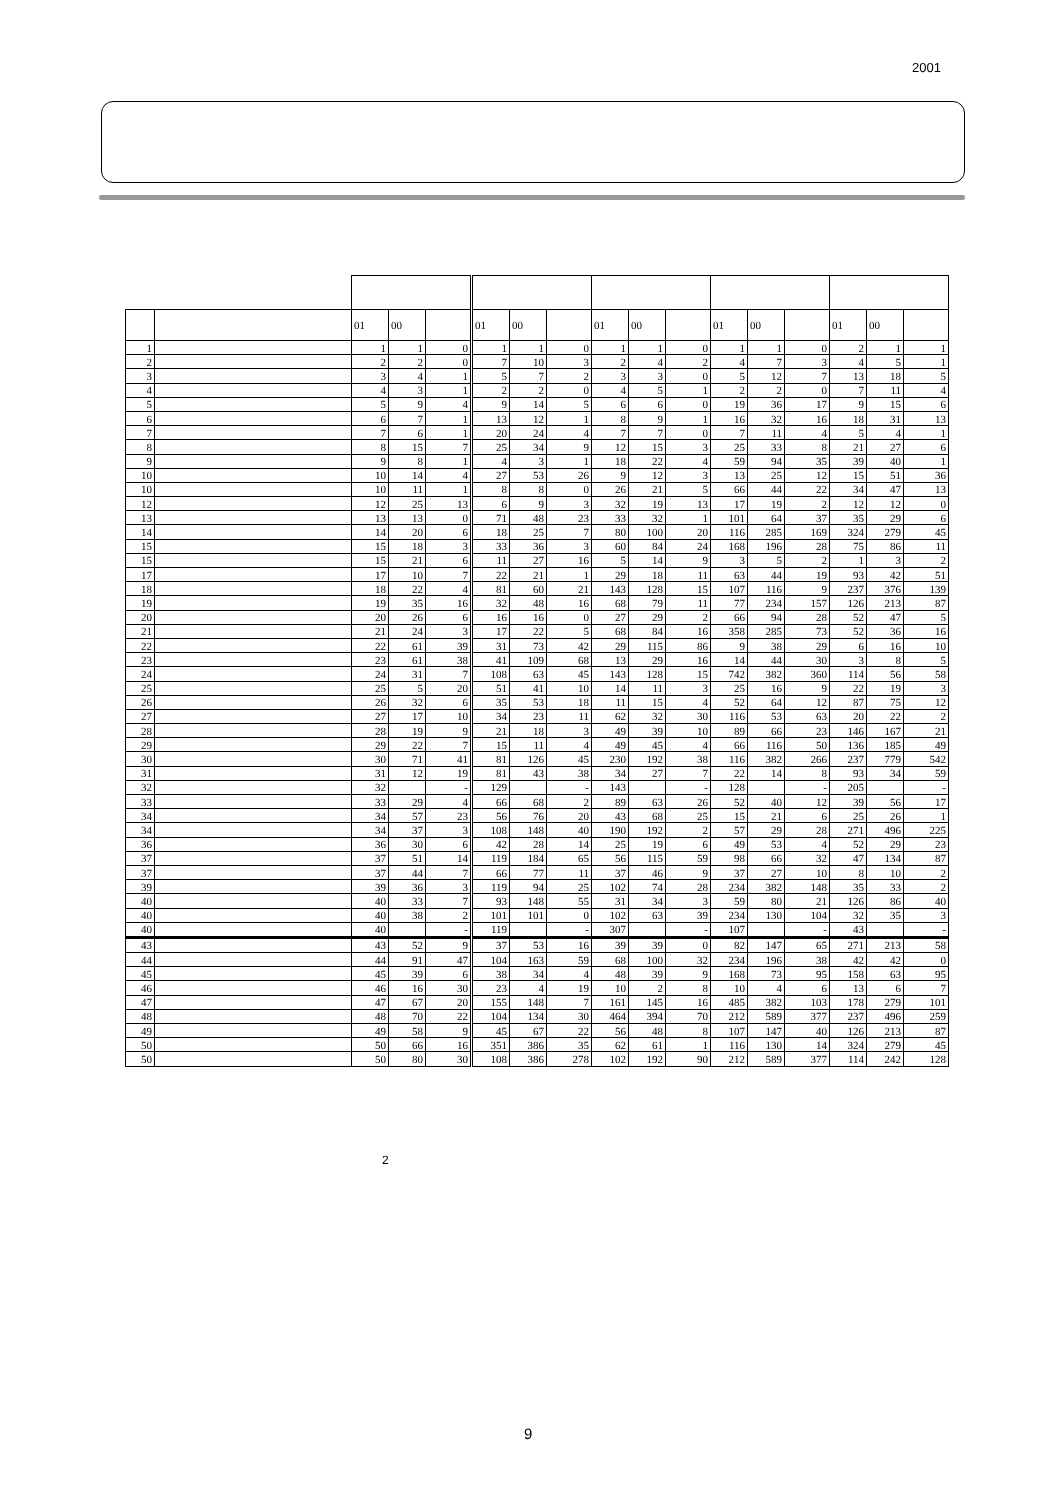2001
| | | 01 | 00 | | 01 | 00 | | 01 | 00 | | 01 | 00 | | 01 | 00 | |
| --- | --- | --- | --- | --- | --- | --- | --- | --- | --- | --- | --- | --- | --- | --- | --- | --- |
| 1 | | 1 | 1 | 0 | 1 | 1 | 0 | 1 | 1 | 0 | 1 | 1 | 0 | 2 | 1 | 1 |
| 2 | | 2 | 2 | 0 | 7 | 10 | 3 | 2 | 4 | 2 | 4 | 7 | 3 | 4 | 5 | 1 |
| 3 | | 3 | 4 | 1 | 5 | 7 | 2 | 3 | 3 | 0 | 5 | 12 | 7 | 13 | 18 | 5 |
| 4 | | 4 | 3 | 1 | 2 | 2 | 0 | 4 | 5 | 1 | 2 | 2 | 0 | 7 | 11 | 4 |
| 5 | | 5 | 9 | 4 | 9 | 14 | 5 | 6 | 6 | 0 | 19 | 36 | 17 | 9 | 15 | 6 |
| 6 | | 6 | 7 | 1 | 13 | 12 | 1 | 8 | 9 | 1 | 16 | 32 | 16 | 18 | 31 | 13 |
| 7 | | 7 | 6 | 1 | 20 | 24 | 4 | 7 | 7 | 0 | 7 | 11 | 4 | 5 | 4 | 1 |
| 8 | | 8 | 15 | 7 | 25 | 34 | 9 | 12 | 15 | 3 | 25 | 33 | 8 | 21 | 27 | 6 |
| 9 | | 9 | 8 | 1 | 4 | 3 | 1 | 18 | 22 | 4 | 59 | 94 | 35 | 39 | 40 | 1 |
| 10 | | 10 | 14 | 4 | 27 | 53 | 26 | 9 | 12 | 3 | 13 | 25 | 12 | 15 | 51 | 36 |
| 10 | | 10 | 11 | 1 | 8 | 8 | 0 | 26 | 21 | 5 | 66 | 44 | 22 | 34 | 47 | 13 |
| 12 | | 12 | 25 | 13 | 6 | 9 | 3 | 32 | 19 | 13 | 17 | 19 | 2 | 12 | 12 | 0 |
| 13 | | 13 | 13 | 0 | 71 | 48 | 23 | 33 | 32 | 1 | 101 | 64 | 37 | 35 | 29 | 6 |
| 14 | | 14 | 20 | 6 | 18 | 25 | 7 | 80 | 100 | 20 | 116 | 285 | 169 | 324 | 279 | 45 |
| 15 | | 15 | 18 | 3 | 33 | 36 | 3 | 60 | 84 | 24 | 168 | 196 | 28 | 75 | 86 | 11 |
| 15 | | 15 | 21 | 6 | 11 | 27 | 16 | 5 | 14 | 9 | 3 | 5 | 2 | 1 | 3 | 2 |
| 17 | | 17 | 10 | 7 | 22 | 21 | 1 | 29 | 18 | 11 | 63 | 44 | 19 | 93 | 42 | 51 |
| 18 | | 18 | 22 | 4 | 81 | 60 | 21 | 143 | 128 | 15 | 107 | 116 | 9 | 237 | 376 | 139 |
| 19 | | 19 | 35 | 16 | 32 | 48 | 16 | 68 | 79 | 11 | 77 | 234 | 157 | 126 | 213 | 87 |
| 20 | | 20 | 26 | 6 | 16 | 16 | 0 | 27 | 29 | 2 | 66 | 94 | 28 | 52 | 47 | 5 |
| 21 | | 21 | 24 | 3 | 17 | 22 | 5 | 68 | 84 | 16 | 358 | 285 | 73 | 52 | 36 | 16 |
| 22 | | 22 | 61 | 39 | 31 | 73 | 42 | 29 | 115 | 86 | 9 | 38 | 29 | 6 | 16 | 10 |
| 23 | | 23 | 61 | 38 | 41 | 109 | 68 | 13 | 29 | 16 | 14 | 44 | 30 | 3 | 8 | 5 |
| 24 | | 24 | 31 | 7 | 108 | 63 | 45 | 143 | 128 | 15 | 742 | 382 | 360 | 114 | 56 | 58 |
| 25 | | 25 | 5 | 20 | 51 | 41 | 10 | 14 | 11 | 3 | 25 | 16 | 9 | 22 | 19 | 3 |
| 26 | | 26 | 32 | 6 | 35 | 53 | 18 | 11 | 15 | 4 | 52 | 64 | 12 | 87 | 75 | 12 |
| 27 | | 27 | 17 | 10 | 34 | 23 | 11 | 62 | 32 | 30 | 116 | 53 | 63 | 20 | 22 | 2 |
| 28 | | 28 | 19 | 9 | 21 | 18 | 3 | 49 | 39 | 10 | 89 | 66 | 23 | 146 | 167 | 21 |
| 29 | | 29 | 22 | 7 | 15 | 11 | 4 | 49 | 45 | 4 | 66 | 116 | 50 | 136 | 185 | 49 |
| 30 | | 30 | 71 | 41 | 81 | 126 | 45 | 230 | 192 | 38 | 116 | 382 | 266 | 237 | 779 | 542 |
| 31 | | 31 | 12 | 19 | 81 | 43 | 38 | 34 | 27 | 7 | 22 | 14 | 8 | 93 | 34 | 59 |
| 32 | | 32 | | - | 129 | | - | 143 | | - | 128 | | - | 205 | | - |
| 33 | | 33 | 29 | 4 | 66 | 68 | 2 | 89 | 63 | 26 | 52 | 40 | 12 | 39 | 56 | 17 |
| 34 | | 34 | 57 | 23 | 56 | 76 | 20 | 43 | 68 | 25 | 15 | 21 | 6 | 25 | 26 | 1 |
| 34 | | 34 | 37 | 3 | 108 | 148 | 40 | 190 | 192 | 2 | 57 | 29 | 28 | 271 | 496 | 225 |
| 36 | | 36 | 30 | 6 | 42 | 28 | 14 | 25 | 19 | 6 | 49 | 53 | 4 | 52 | 29 | 23 |
| 37 | | 37 | 51 | 14 | 119 | 184 | 65 | 56 | 115 | 59 | 98 | 66 | 32 | 47 | 134 | 87 |
| 37 | | 37 | 44 | 7 | 66 | 77 | 11 | 37 | 46 | 9 | 37 | 27 | 10 | 8 | 10 | 2 |
| 39 | | 39 | 36 | 3 | 119 | 94 | 25 | 102 | 74 | 28 | 234 | 382 | 148 | 35 | 33 | 2 |
| 40 | | 40 | 33 | 7 | 93 | 148 | 55 | 31 | 34 | 3 | 59 | 80 | 21 | 126 | 86 | 40 |
| 40 | | 40 | 38 | 2 | 101 | 101 | 0 | 102 | 63 | 39 | 234 | 130 | 104 | 32 | 35 | 3 |
| 40 | | 40 | | - | 119 | | - | 307 | | - | 107 | | - | 43 | | - |
| 43 | | 43 | 52 | 9 | 37 | 53 | 16 | 39 | 39 | 0 | 82 | 147 | 65 | 271 | 213 | 58 |
| 44 | | 44 | 91 | 47 | 104 | 163 | 59 | 68 | 100 | 32 | 234 | 196 | 38 | 42 | 42 | 0 |
| 45 | | 45 | 39 | 6 | 38 | 34 | 4 | 48 | 39 | 9 | 168 | 73 | 95 | 158 | 63 | 95 |
| 46 | | 46 | 16 | 30 | 23 | 4 | 19 | 10 | 2 | 8 | 10 | 4 | 6 | 13 | 6 | 7 |
| 47 | | 47 | 67 | 20 | 155 | 148 | 7 | 161 | 145 | 16 | 485 | 382 | 103 | 178 | 279 | 101 |
| 48 | | 48 | 70 | 22 | 104 | 134 | 30 | 464 | 394 | 70 | 212 | 589 | 377 | 237 | 496 | 259 |
| 49 | | 49 | 58 | 9 | 45 | 67 | 22 | 56 | 48 | 8 | 107 | 147 | 40 | 126 | 213 | 87 |
| 50 | | 50 | 66 | 16 | 351 | 386 | 35 | 62 | 61 | 1 | 116 | 130 | 14 | 324 | 279 | 45 |
| 50 | | 50 | 80 | 30 | 108 | 386 | 278 | 102 | 192 | 90 | 212 | 589 | 377 | 114 | 242 | 128 |
2
9